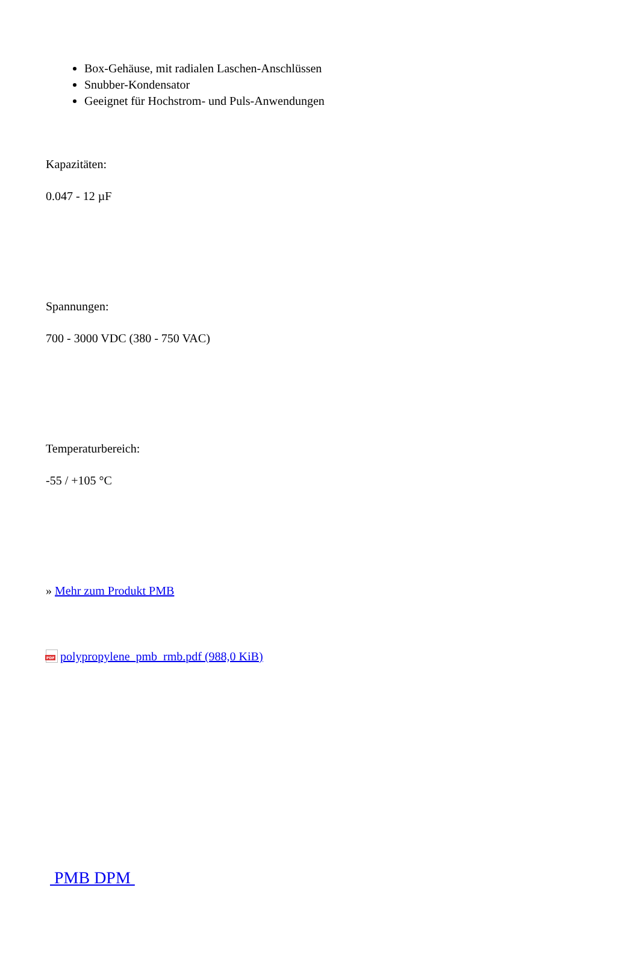Box-Gehäuse, mit radialen Laschen-Anschlüssen
Snubber-Kondensator
Geeignet für Hochstrom- und Puls-Anwendungen
Kapazitäten:
0.047 - 12 µF
Spannungen:
700 - 3000 VDC (380 - 750 VAC)
Temperaturbereich:
-55 / +105 °C
» Mehr zum Produkt PMB
PDF polypropylene_pmb_rmb.pdf (988,0 KiB)
PMB DPM